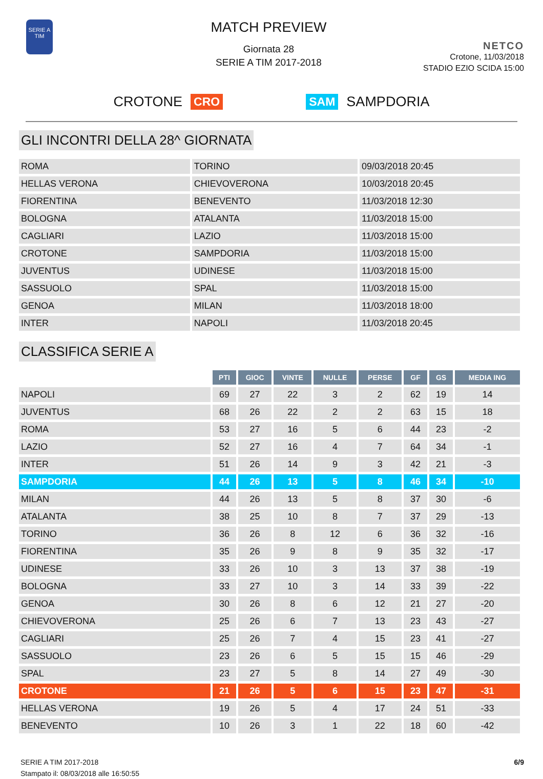SERIE A
TIM
MATCH PREVIEW
Giornata 28
SERIE A TIM 2017-2018
NETCO
Crotone, 11/03/2018
STADIO EZIO SCIDA 15:00
CROTONE CRO SAM SAMPDORIA
GLI INCONTRI DELLA 28^ GIORNATA
| ROMA | TORINO | 09/03/2018 20:45 |
| HELLAS VERONA | CHIEVOVERONA | 10/03/2018 20:45 |
| FIORENTINA | BENEVENTO | 11/03/2018 12:30 |
| BOLOGNA | ATALANTA | 11/03/2018 15:00 |
| CAGLIARI | LAZIO | 11/03/2018 15:00 |
| CROTONE | SAMPDORIA | 11/03/2018 15:00 |
| JUVENTUS | UDINESE | 11/03/2018 15:00 |
| SASSUOLO | SPAL | 11/03/2018 15:00 |
| GENOA | MILAN | 11/03/2018 18:00 |
| INTER | NAPOLI | 11/03/2018 20:45 |
CLASSIFICA SERIE A
| | PTI | GIOC | VINTE | NULLE | PERSE | GF | GS | MEDIA ING |
| --- | --- | --- | --- | --- | --- | --- | --- | --- |
| NAPOLI | 69 | 27 | 22 | 3 | 2 | 62 | 19 | 14 |
| JUVENTUS | 68 | 26 | 22 | 2 | 2 | 63 | 15 | 18 |
| ROMA | 53 | 27 | 16 | 5 | 6 | 44 | 23 | -2 |
| LAZIO | 52 | 27 | 16 | 4 | 7 | 64 | 34 | -1 |
| INTER | 51 | 26 | 14 | 9 | 3 | 42 | 21 | -3 |
| SAMPDORIA | 44 | 26 | 13 | 5 | 8 | 46 | 34 | -10 |
| MILAN | 44 | 26 | 13 | 5 | 8 | 37 | 30 | -6 |
| ATALANTA | 38 | 25 | 10 | 8 | 7 | 37 | 29 | -13 |
| TORINO | 36 | 26 | 8 | 12 | 6 | 36 | 32 | -16 |
| FIORENTINA | 35 | 26 | 9 | 8 | 9 | 35 | 32 | -17 |
| UDINESE | 33 | 26 | 10 | 3 | 13 | 37 | 38 | -19 |
| BOLOGNA | 33 | 27 | 10 | 3 | 14 | 33 | 39 | -22 |
| GENOA | 30 | 26 | 8 | 6 | 12 | 21 | 27 | -20 |
| CHIEVOVERONA | 25 | 26 | 6 | 7 | 13 | 23 | 43 | -27 |
| CAGLIARI | 25 | 26 | 7 | 4 | 15 | 23 | 41 | -27 |
| SASSUOLO | 23 | 26 | 6 | 5 | 15 | 15 | 46 | -29 |
| SPAL | 23 | 27 | 5 | 8 | 14 | 27 | 49 | -30 |
| CROTONE | 21 | 26 | 5 | 6 | 15 | 23 | 47 | -31 |
| HELLAS VERONA | 19 | 26 | 5 | 4 | 17 | 24 | 51 | -33 |
| BENEVENTO | 10 | 26 | 3 | 1 | 22 | 18 | 60 | -42 |
SERIE A TIM 2017-2018
Stampato il: 08/03/2018 alle 16:50:55
6/9